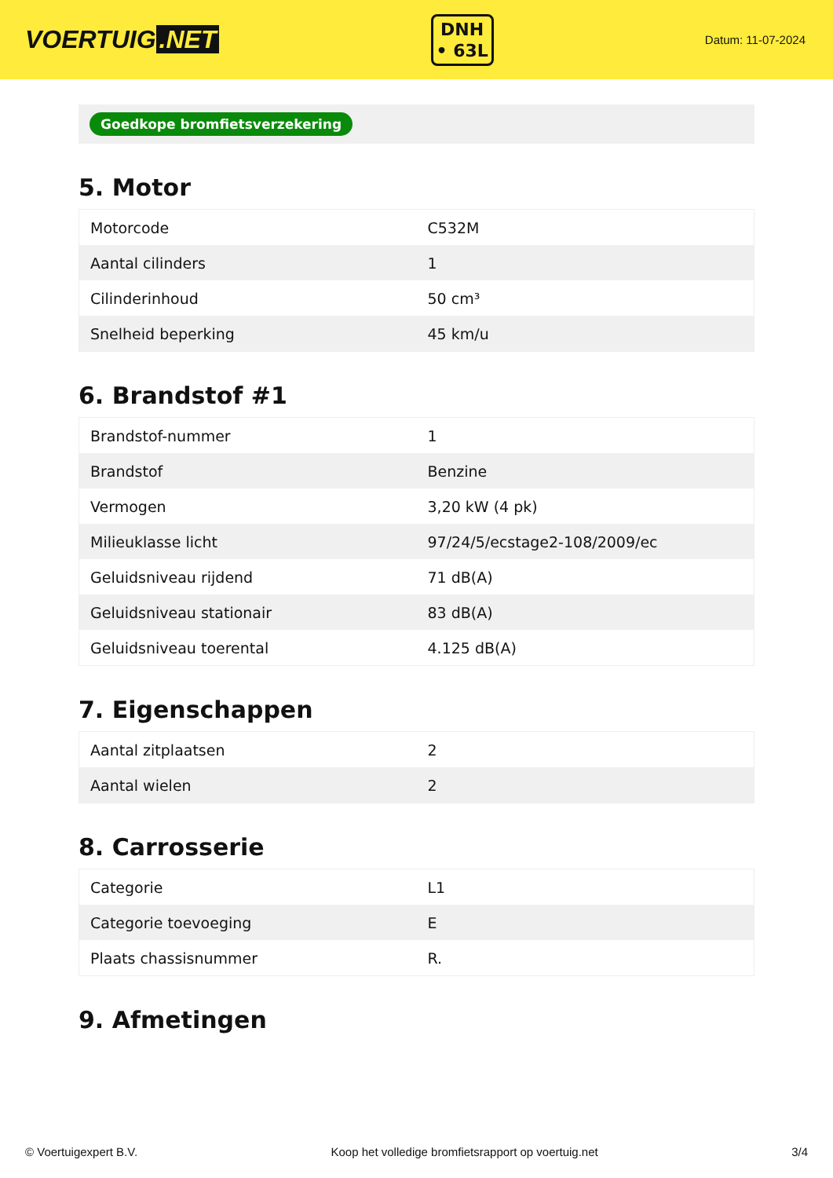VOERTUIG.NET
DNH
• 63L
Datum: 11-07-2024
Goedkope bromfietsverzekering
5. Motor
| Motorcode | C532M |
| Aantal cilinders | 1 |
| Cilinderinhoud | 50 cm³ |
| Snelheid beperking | 45 km/u |
6. Brandstof #1
| Brandstof-nummer | 1 |
| Brandstof | Benzine |
| Vermogen | 3,20 kW (4 pk) |
| Milieuklasse licht | 97/24/5/ecstage2-108/2009/ec |
| Geluidsniveau rijdend | 71 dB(A) |
| Geluidsniveau stationair | 83 dB(A) |
| Geluidsniveau toerental | 4.125 dB(A) |
7. Eigenschappen
| Aantal zitplaatsen | 2 |
| Aantal wielen | 2 |
8. Carrosserie
| Categorie | L1 |
| Categorie toevoeging | E |
| Plaats chassisnummer | R. |
9. Afmetingen
© Voertuigexpert B.V. Koop het volledige bromfietsrapport op voertuig.net 3/4